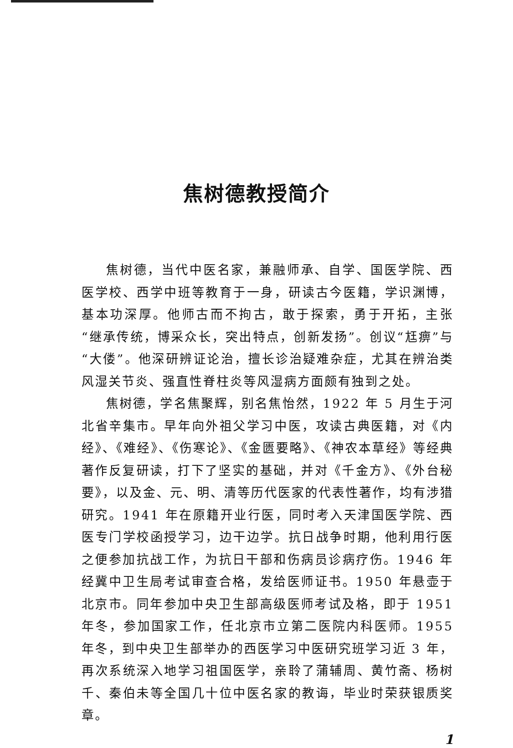焦树德教授简介
焦树德，当代中医名家，兼融师承、自学、国医学院、西医学校、西学中班等教育于一身，研读古今医籍，学识渊博，基本功深厚。他师古而不拘古，敢于探索，勇于开拓，主张“继承传统，博采众长，突出特点，创新发扬”。创议“尪痹”与“大偻”。他深研辨证论治，擅长诊治疑难杂症，尤其在辨治类风湿关节炎、强直性脊柱炎等风湿病方面颇有独到之处。
焦树德，学名焦聚辉，别名焦怡然，1922 年 5 月生于河北省辛集市。早年向外祖父学习中医，攻读古典医籍，对《内经》、《难经》、《伤寒论》、《金匮要略》、《神农本草经》等经典著作反复研读，打下了坚实的基础，并对《千金方》、《外台秘要》，以及金、元、明、清等历代医家的代表性著作，均有涉猎研究。1941 年在原籍开业行医，同时考入天津国医学院、西医专门学校函授学习，边干边学。抗日战争时期，他利用行医之便参加抗战工作，为抗日干部和伤病员诊病疗伤。1946 年经冀中卫生局考试审查合格，发给医师证书。1950 年悬壶于北京市。同年参加中央卫生部高级医师考试及格，即于 1951 年冬，参加国家工作，任北京市立第二医院内科医师。1955 年冬，到中央卫生部举办的西医学习中医研究班学习近 3 年，再次系统深入地学习祖国医学，亲聆了蒲辅周、黄竹斋、杨树千、秦伯未等全国几十位中医名家的教诲，毕业时荣获银质奖章。
1